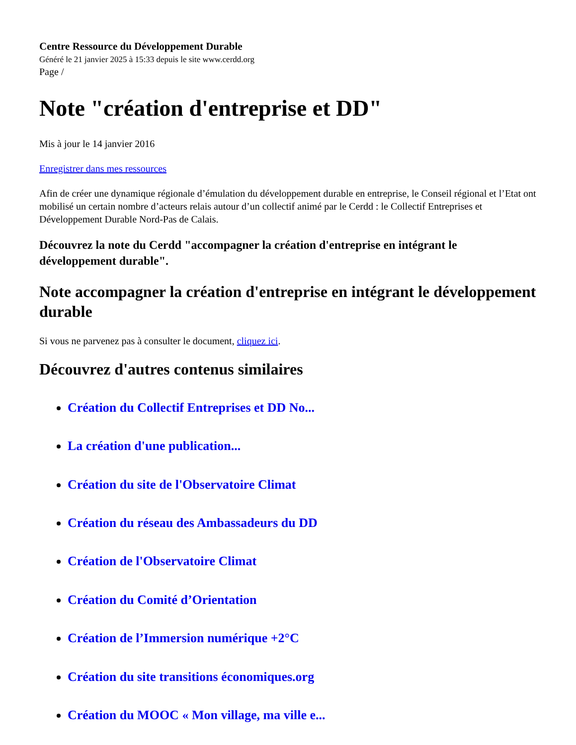Centre Ressource du Développement Durable
Généré le 21 janvier 2025 à 15:33 depuis le site www.cerdd.org
Page /
Note "création d'entreprise et DD"
Mis à jour le 14 janvier 2016
Enregistrer dans mes ressources
Afin de créer une dynamique régionale d’émulation du développement durable en entreprise, le Conseil régional et l’Etat ont mobilisé un certain nombre d’acteurs relais autour d’un collectif animé par le Cerdd : le Collectif Entreprises et Développement Durable Nord-Pas de Calais.
Découvrez la note du Cerdd "accompagner la création d'entreprise en intégrant le développement durable".
Note accompagner la création d'entreprise en intégrant le développement durable
Si vous ne parvenez pas à consulter le document, cliquez ici.
Découvrez d'autres contenus similaires
Création du Collectif Entreprises et DD No...
La création d'une publication...
Création du site de l'Observatoire Climat
Création du réseau des Ambassadeurs du DD
Création de l'Observatoire Climat
Création du Comité d’Orientation
Création de l’Immersion numérique +2°C
Création du site transitions économiques.org
Création du MOOC « Mon village, ma ville e...